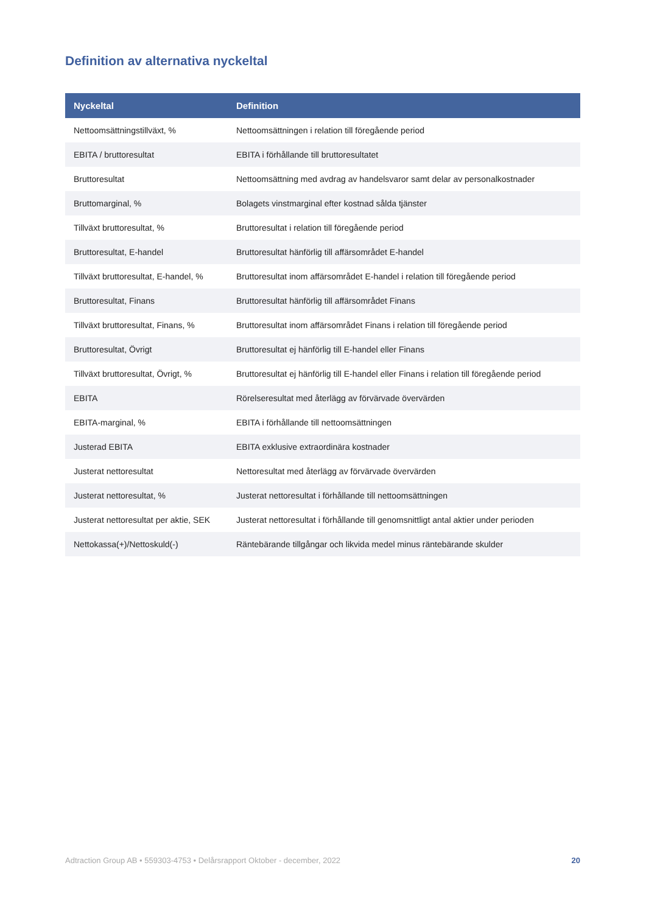Definition av alternativa nyckeltal
| Nyckeltal | Definition |
| --- | --- |
| Nettoomsättningstillväxt, % | Nettoomsättningen i relation till föregående period |
| EBITA / bruttoresultat | EBITA i förhållande till bruttoresultatet |
| Bruttoresultat | Nettoomsättning med avdrag av handelsvaror samt delar av personalkostnader |
| Bruttomarginal, % | Bolagets vinstmarginal efter kostnad sålda tjänster |
| Tillväxt bruttoresultat, % | Bruttoresultat i relation till föregående period |
| Bruttoresultat, E-handel | Bruttoresultat hänförlig till affärsområdet E-handel |
| Tillväxt bruttoresultat, E-handel, % | Bruttoresultat inom affärsområdet E-handel i relation till föregående period |
| Bruttoresultat, Finans | Bruttoresultat hänförlig till affärsområdet Finans |
| Tillväxt bruttoresultat, Finans, % | Bruttoresultat inom affärsområdet Finans i relation till föregående period |
| Bruttoresultat, Övrigt | Bruttoresultat ej hänförlig till E-handel eller Finans |
| Tillväxt bruttoresultat, Övrigt, % | Bruttoresultat ej hänförlig till E-handel eller Finans i relation till föregående period |
| EBITA | Rörelseresultat med återlägg av förvärvade övervärden |
| EBITA-marginal, % | EBITA i förhållande till nettoomsättningen |
| Justerad EBITA | EBITA exklusive extraordinära kostnader |
| Justerat nettoresultat | Nettoresultat med återlägg av förvärvade övervärden |
| Justerat nettoresultat, % | Justerat nettoresultat i förhållande till nettoomsättningen |
| Justerat nettoresultat per aktie, SEK | Justerat nettoresultat i förhållande till genomsnittligt antal aktier under perioden |
| Nettokassa(+)/Nettoskuld(-) | Räntebärande tillgångar och likvida medel minus räntebärande skulder |
Adtraction Group AB • 559303-4753 • Delårsrapport Oktober - december, 2022 20